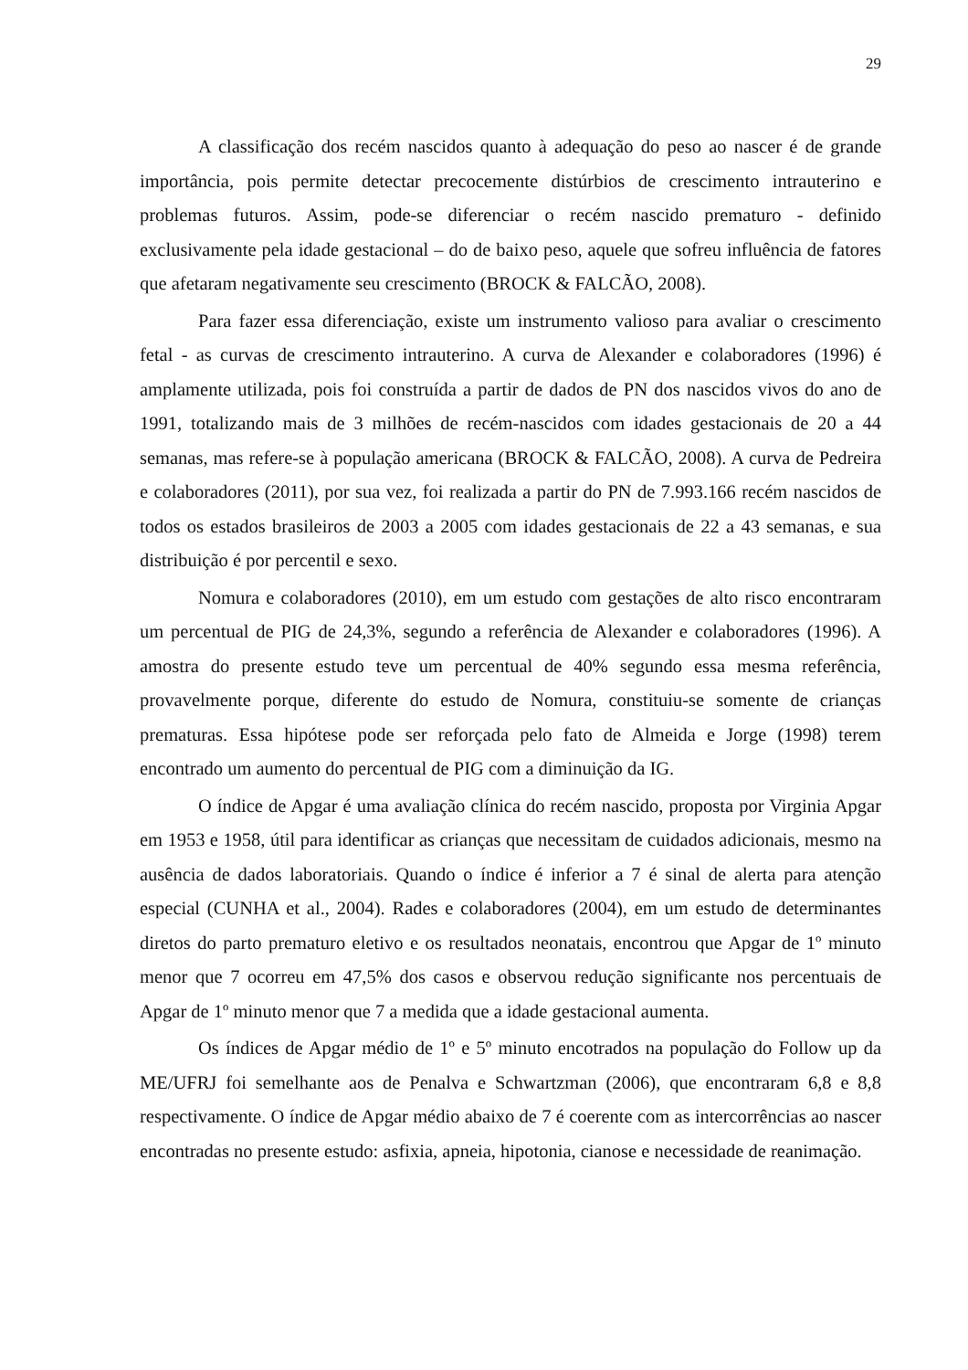29
A classificação dos recém nascidos quanto à adequação do peso ao nascer é de grande importância, pois permite detectar precocemente distúrbios de crescimento intrauterino e problemas futuros. Assim, pode-se diferenciar o recém nascido prematuro - definido exclusivamente pela idade gestacional – do de baixo peso, aquele que sofreu influência de fatores que afetaram negativamente seu crescimento (BROCK & FALCÃO, 2008).
Para fazer essa diferenciação, existe um instrumento valioso para avaliar o crescimento fetal - as curvas de crescimento intrauterino. A curva de Alexander e colaboradores (1996) é amplamente utilizada, pois foi construída a partir de dados de PN dos nascidos vivos do ano de 1991, totalizando mais de 3 milhões de recém-nascidos com idades gestacionais de 20 a 44 semanas, mas refere-se à população americana (BROCK & FALCÃO, 2008). A curva de Pedreira e colaboradores (2011), por sua vez, foi realizada a partir do PN de 7.993.166 recém nascidos de todos os estados brasileiros de 2003 a 2005 com idades gestacionais de 22 a 43 semanas, e sua distribuição é por percentil e sexo.
Nomura e colaboradores (2010), em um estudo com gestações de alto risco encontraram um percentual de PIG de 24,3%, segundo a referência de Alexander e colaboradores (1996). A amostra do presente estudo teve um percentual de 40% segundo essa mesma referência, provavelmente porque, diferente do estudo de Nomura, constituiu-se somente de crianças prematuras. Essa hipótese pode ser reforçada pelo fato de Almeida e Jorge (1998) terem encontrado um aumento do percentual de PIG com a diminuição da IG.
O índice de Apgar é uma avaliação clínica do recém nascido, proposta por Virginia Apgar em 1953 e 1958, útil para identificar as crianças que necessitam de cuidados adicionais, mesmo na ausência de dados laboratoriais. Quando o índice é inferior a 7 é sinal de alerta para atenção especial (CUNHA et al., 2004). Rades e colaboradores (2004), em um estudo de determinantes diretos do parto prematuro eletivo e os resultados neonatais, encontrou que Apgar de 1º minuto menor que 7 ocorreu em 47,5% dos casos e observou redução significante nos percentuais de Apgar de 1º minuto menor que 7 a medida que a idade gestacional aumenta.
Os índices de Apgar médio de 1º e 5º minuto encotrados na população do Follow up da ME/UFRJ foi semelhante aos de Penalva e Schwartzman (2006), que encontraram 6,8 e 8,8 respectivamente. O índice de Apgar médio abaixo de 7 é coerente com as intercorrências ao nascer encontradas no presente estudo: asfixia, apneia, hipotonia, cianose e necessidade de reanimação.